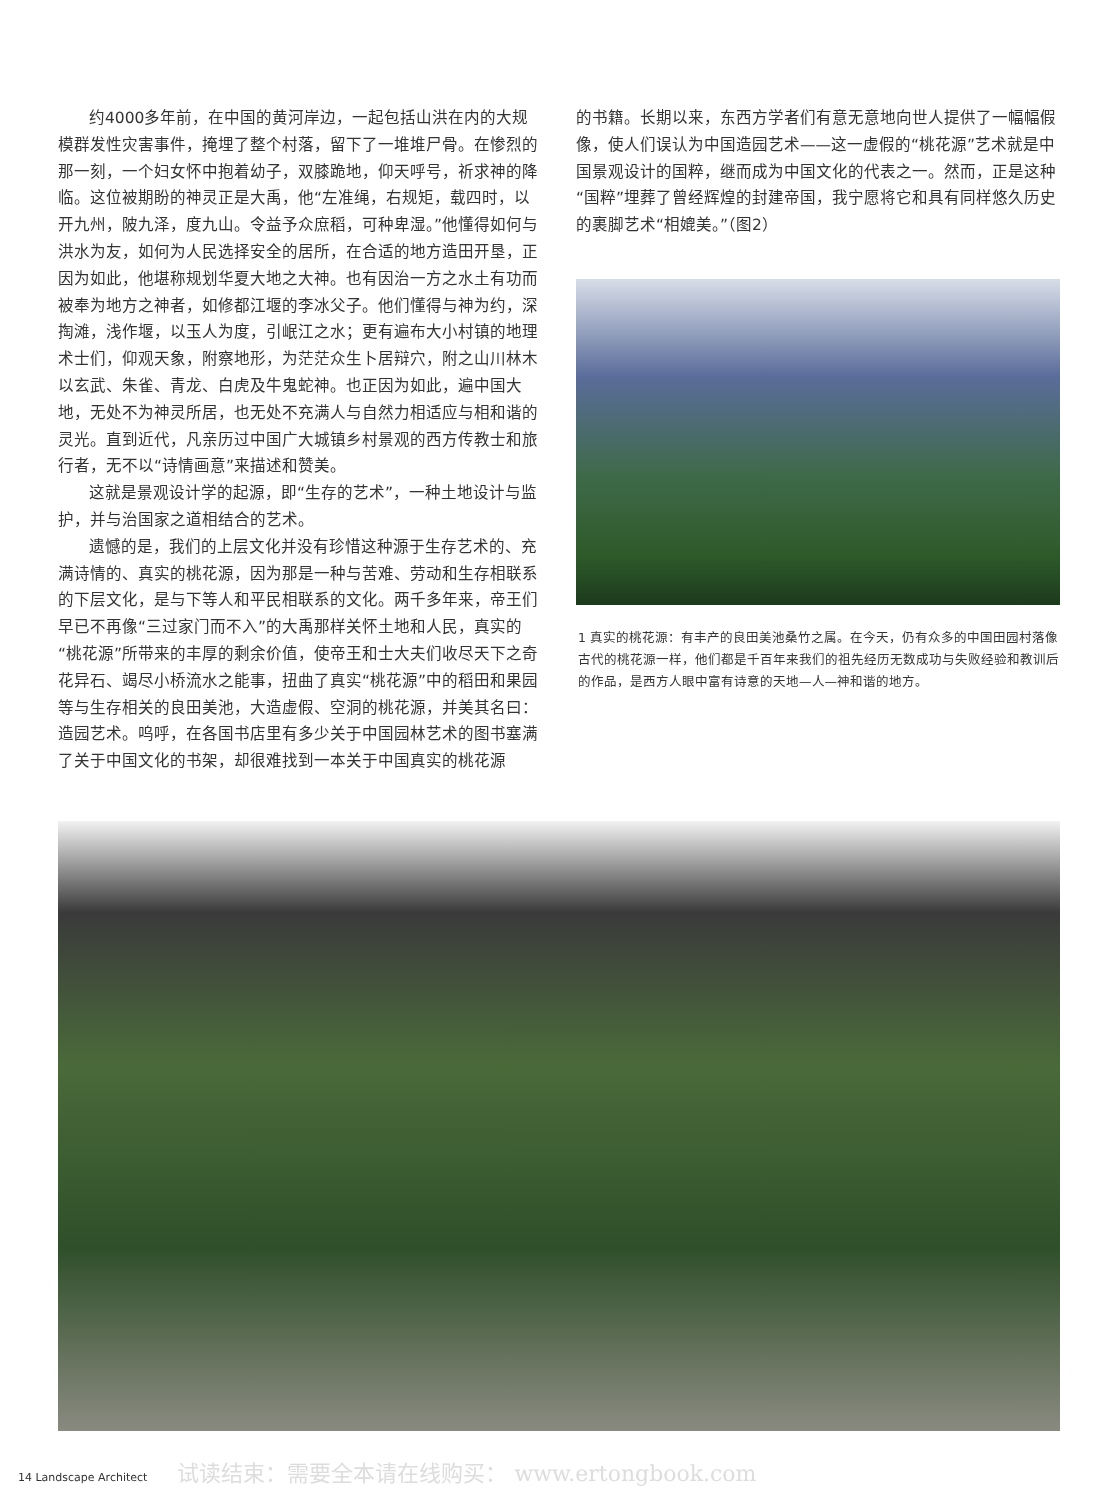约4000多年前，在中国的黄河岸边，一起包括山洪在内的大规模群发性灾害事件，掩埋了整个村落，留下了一堆堆尸骨。在惨烈的那一刻，一个妇女怀中抱着幼子，双膝跪地，仰天呼号，祈求神的降临。这位被期盼的神灵正是大禹，他“左准绳，右规矩，载四时，以开九州，陂九泽，度九山。令益予众庶稻，可种卑湿。”他懂得如何与洪水为友，如何为人民选择安全的居所，在合适的地方造田开垦，正因为如此，他堪称规划华夏大地之大神。也有因治一方之水土有功而被奉为地方之神者，如修都江堰的李冰父子。他们懂得与神为约，深掏滩，浅作堰，以玉人为度，引岷江之水；更有遍布大小村镇的地理术士们，仰观天象，附察地形，为茫茫众生卜居辩穴，附之山川林木以玄武、朱雀、青龙、白虎及牛鬼蛇神。也正因为如此，遍中国大地，无处不为神灵所居，也无处不充满人与自然力相适应与相和谐的灵光。直到近代，凡亲历过中国广大城镇乡村景观的西方传教士和旅行者，无不以“诗情画意”来描述和赞美。
这就是景观设计学的起源，即“生存的艺术”，一种土地设计与监护，并与治国家之道相结合的艺术。
遗憾的是，我们的上层文化并没有珍惜这种源于生存艺术的、充满诗情的、真实的桃花源，因为那是一种与苦难、劳动和生存相联系的下层文化，是与下等人和平民相联系的文化。两千多年来，帝王们早已不再像“三过家门而不入”的大禹那样关怀土地和人民，真实的“桃花源”所带来的丰厚的剩余价值，使帝王和士大夫们收尽天下之奇花异石、竭尽小桥流水之能事，扭曲了真实“桃花源”中的稻田和果园等与生存相关的良田美池，大造虚假、空洞的桃花源，并美其名曰：造园艺术。呜呼，在各国书店里有多少关于中国园林艺术的图书塞满了关于中国文化的书架，却很难找到一本关于中国真实的桃花源
的书籍。长期以来，东西方学者们有意无意地向世人提供了一幅幅假像，使人们误认为中国造园艺术——这一虚假的“桃花源”艺术就是中国景观设计的国粹，继而成为中国文化的代表之一。然而，正是这种“国粹”埋葬了曾经辉煌的封建帝国，我宁愿将它和具有同样悠久历史的裹脚艺术“相媲美。”（图2）
1 真实的桃花源：有丰产的良田美池桑竹之属。在今天，仍有众多的中国田园村落像古代的桃花源一样，他们都是千百年来我们的祖先经历无数成功与失败经验和教训后的作品，是西方人眼中富有诗意的天地—人—神和谐的地方。
14 Landscape Architect 试读结束：需要全本请在线购买： www.ertongbook.com